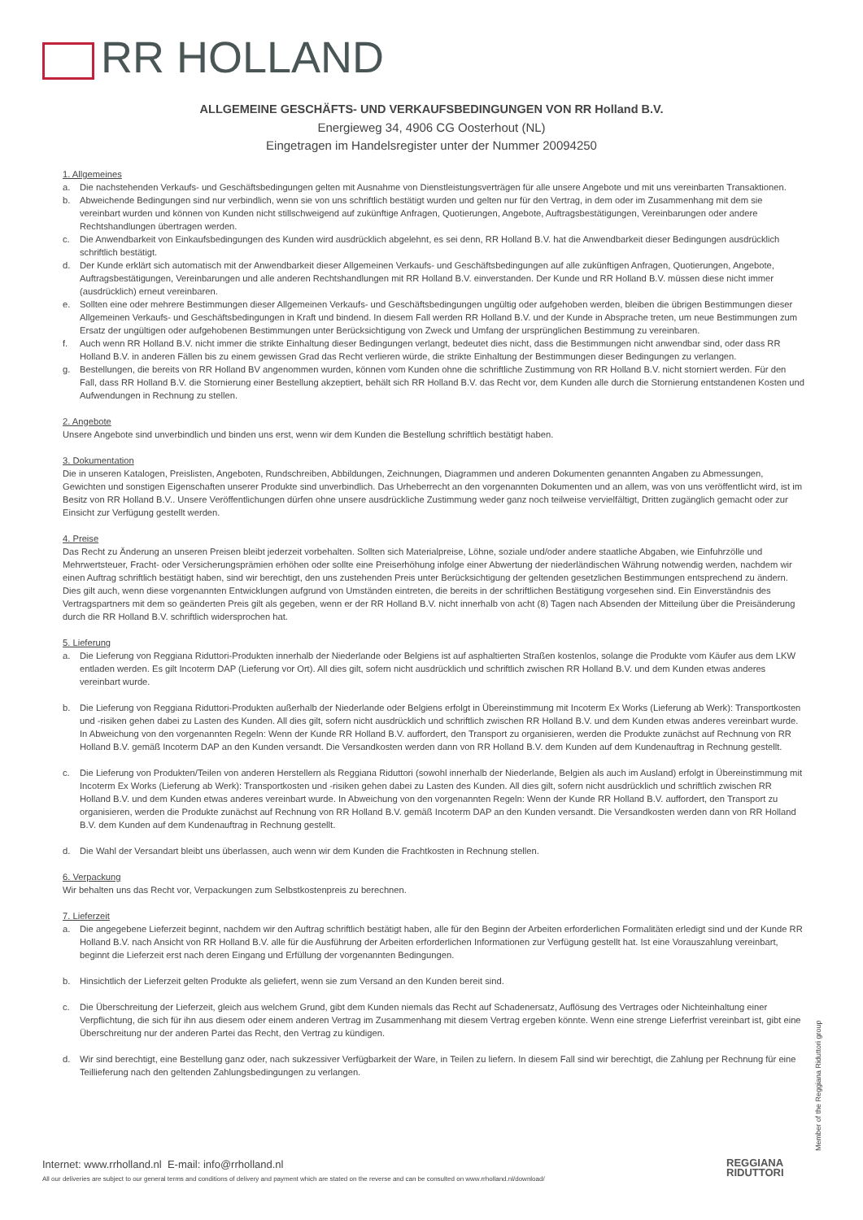RR HOLLAND
ALLGEMEINE GESCHÄFTS- UND VERKAUFSBEDINGUNGEN VON RR Holland B.V.
Energieweg 34, 4906 CG Oosterhout (NL)
Eingetragen im Handelsregister unter der Nummer 20094250
1. Allgemeines
a. Die nachstehenden Verkaufs- und Geschäftsbedingungen gelten mit Ausnahme von Dienstleistungsverträgen für alle unsere Angebote und mit uns vereinbarten Transaktionen.
b. Abweichende Bedingungen sind nur verbindlich, wenn sie von uns schriftlich bestätigt wurden und gelten nur für den Vertrag, in dem oder im Zusammenhang mit dem sie vereinbart wurden und können von Kunden nicht stillschweigend auf zukünftige Anfragen, Quotierungen, Angebote, Auftragsbestätigungen, Vereinbarungen oder andere Rechtshandlungen übertragen werden.
c. Die Anwendbarkeit von Einkaufsbedingungen des Kunden wird ausdrücklich abgelehnt, es sei denn, RR Holland B.V. hat die Anwendbarkeit dieser Bedingungen ausdrücklich schriftlich bestätigt.
d. Der Kunde erklärt sich automatisch mit der Anwendbarkeit dieser Allgemeinen Verkaufs- und Geschäftsbedingungen auf alle zukünftigen Anfragen, Quotierungen, Angebote, Auftragsbestätigungen, Vereinbarungen und alle anderen Rechtshandlungen mit RR Holland B.V. einverstanden. Der Kunde und RR Holland B.V. müssen diese nicht immer (ausdrücklich) erneut vereinbaren.
e. Sollten eine oder mehrere Bestimmungen dieser Allgemeinen Verkaufs- und Geschäftsbedingungen ungültig oder aufgehoben werden, bleiben die übrigen Bestimmungen dieser Allgemeinen Verkaufs- und Geschäftsbedingungen in Kraft und bindend. In diesem Fall werden RR Holland B.V. und der Kunde in Absprache treten, um neue Bestimmungen zum Ersatz der ungültigen oder aufgehobenen Bestimmungen unter Berücksichtigung von Zweck und Umfang der ursprünglichen Bestimmung zu vereinbaren.
f. Auch wenn RR Holland B.V. nicht immer die strikte Einhaltung dieser Bedingungen verlangt, bedeutet dies nicht, dass die Bestimmungen nicht anwendbar sind, oder dass RR Holland B.V. in anderen Fällen bis zu einem gewissen Grad das Recht verlieren würde, die strikte Einhaltung der Bestimmungen dieser Bedingungen zu verlangen.
g. Bestellungen, die bereits von RR Holland BV angenommen wurden, können vom Kunden ohne die schriftliche Zustimmung von RR Holland B.V. nicht storniert werden. Für den Fall, dass RR Holland B.V. die Stornierung einer Bestellung akzeptiert, behält sich RR Holland B.V. das Recht vor, dem Kunden alle durch die Stornierung entstandenen Kosten und Aufwendungen in Rechnung zu stellen.
2. Angebote
Unsere Angebote sind unverbindlich und binden uns erst, wenn wir dem Kunden die Bestellung schriftlich bestätigt haben.
3. Dokumentation
Die in unseren Katalogen, Preislisten, Angeboten, Rundschreiben, Abbildungen, Zeichnungen, Diagrammen und anderen Dokumenten genannten Angaben zu Abmessungen, Gewichten und sonstigen Eigenschaften unserer Produkte sind unverbindlich. Das Urheberrecht an den vorgenannten Dokumenten und an allem, was von uns veröffentlicht wird, ist im Besitz von RR Holland B.V.. Unsere Veröffentlichungen dürfen ohne unsere ausdrückliche Zustimmung weder ganz noch teilweise vervielfältigt, Dritten zugänglich gemacht oder zur Einsicht zur Verfügung gestellt werden.
4. Preise
Das Recht zu Änderung an unseren Preisen bleibt jederzeit vorbehalten. Sollten sich Materialpreise, Löhne, soziale und/oder andere staatliche Abgaben, wie Einfuhrzölle und Mehrwertsteuer, Fracht- oder Versicherungsprämien erhöhen oder sollte eine Preiserhöhung infolge einer Abwertung der niederländischen Währung notwendig werden, nachdem wir einen Auftrag schriftlich bestätigt haben, sind wir berechtigt, den uns zustehenden Preis unter Berücksichtigung der geltenden gesetzlichen Bestimmungen entsprechend zu ändern. Dies gilt auch, wenn diese vorgenannten Entwicklungen aufgrund von Umständen eintreten, die bereits in der schriftlichen Bestätigung vorgesehen sind. Ein Einverständnis des Vertragspartners mit dem so geänderten Preis gilt als gegeben, wenn er der RR Holland B.V. nicht innerhalb von acht (8) Tagen nach Absenden der Mitteilung über die Preisänderung durch die RR Holland B.V. schriftlich widersprochen hat.
5. Lieferung
a. Die Lieferung von Reggiana Riduttori-Produkten innerhalb der Niederlande oder Belgiens ist auf asphaltierten Straßen kostenlos, solange die Produkte vom Käufer aus dem LKW entladen werden. Es gilt Incoterm DAP (Lieferung vor Ort). All dies gilt, sofern nicht ausdrücklich und schriftlich zwischen RR Holland B.V. und dem Kunden etwas anderes vereinbart wurde.
b. Die Lieferung von Reggiana Riduttori-Produkten außerhalb der Niederlande oder Belgiens erfolgt in Übereinstimmung mit Incoterm Ex Works (Lieferung ab Werk): Transportkosten und -risiken gehen dabei zu Lasten des Kunden. All dies gilt, sofern nicht ausdrücklich und schriftlich zwischen RR Holland B.V. und dem Kunden etwas anderes vereinbart wurde. In Abweichung von den vorgenannten Regeln: Wenn der Kunde RR Holland B.V. auffordert, den Transport zu organisieren, werden die Produkte zunächst auf Rechnung von RR Holland B.V. gemäß Incoterm DAP an den Kunden versandt. Die Versandkosten werden dann von RR Holland B.V. dem Kunden auf dem Kundenauftrag in Rechnung gestellt.
c. Die Lieferung von Produkten/Teilen von anderen Herstellern als Reggiana Riduttori (sowohl innerhalb der Niederlande, Belgien als auch im Ausland) erfolgt in Übereinstimmung mit Incoterm Ex Works (Lieferung ab Werk): Transportkosten und -risiken gehen dabei zu Lasten des Kunden. All dies gilt, sofern nicht ausdrücklich und schriftlich zwischen RR Holland B.V. und dem Kunden etwas anderes vereinbart wurde. In Abweichung von den vorgenannten Regeln: Wenn der Kunde RR Holland B.V. auffordert, den Transport zu organisieren, werden die Produkte zunächst auf Rechnung von RR Holland B.V. gemäß Incoterm DAP an den Kunden versandt. Die Versandkosten werden dann von RR Holland B.V. dem Kunden auf dem Kundenauftrag in Rechnung gestellt.
d. Die Wahl der Versandart bleibt uns überlassen, auch wenn wir dem Kunden die Frachtkosten in Rechnung stellen.
6. Verpackung
Wir behalten uns das Recht vor, Verpackungen zum Selbstkostenpreis zu berechnen.
7. Lieferzeit
a. Die angegebene Lieferzeit beginnt, nachdem wir den Auftrag schriftlich bestätigt haben, alle für den Beginn der Arbeiten erforderlichen Formalitäten erledigt sind und der Kunde RR Holland B.V. nach Ansicht von RR Holland B.V. alle für die Ausführung der Arbeiten erforderlichen Informationen zur Verfügung gestellt hat. Ist eine Vorauszahlung vereinbart, beginnt die Lieferzeit erst nach deren Eingang und Erfüllung der vorgenannten Bedingungen.
b. Hinsichtlich der Lieferzeit gelten Produkte als geliefert, wenn sie zum Versand an den Kunden bereit sind.
c. Die Überschreitung der Lieferzeit, gleich aus welchem Grund, gibt dem Kunden niemals das Recht auf Schadenersatz, Auflösung des Vertrages oder Nichteinhaltung einer Verpflichtung, die sich für ihn aus diesem oder einem anderen Vertrag im Zusammenhang mit diesem Vertrag ergeben könnte. Wenn eine strenge Lieferfrist vereinbart ist, gibt eine Überschreitung nur der anderen Partei das Recht, den Vertrag zu kündigen.
d. Wir sind berechtigt, eine Bestellung ganz oder, nach sukzessiver Verfügbarkeit der Ware, in Teilen zu liefern. In diesem Fall sind wir berechtigt, die Zahlung per Rechnung für eine Teillieferung nach den geltenden Zahlungsbedingungen zu verlangen.
Member of the Reggiana Riduttori group
Internet: www.rrholland.nl E-mail: info@rrholland.nl
All our deliveries are subject to our general terms and conditions of delivery and payment which are stated on the reverse and can be consulted on www.rrholland.nl/download/
REGGIANA
RIDUTTORI